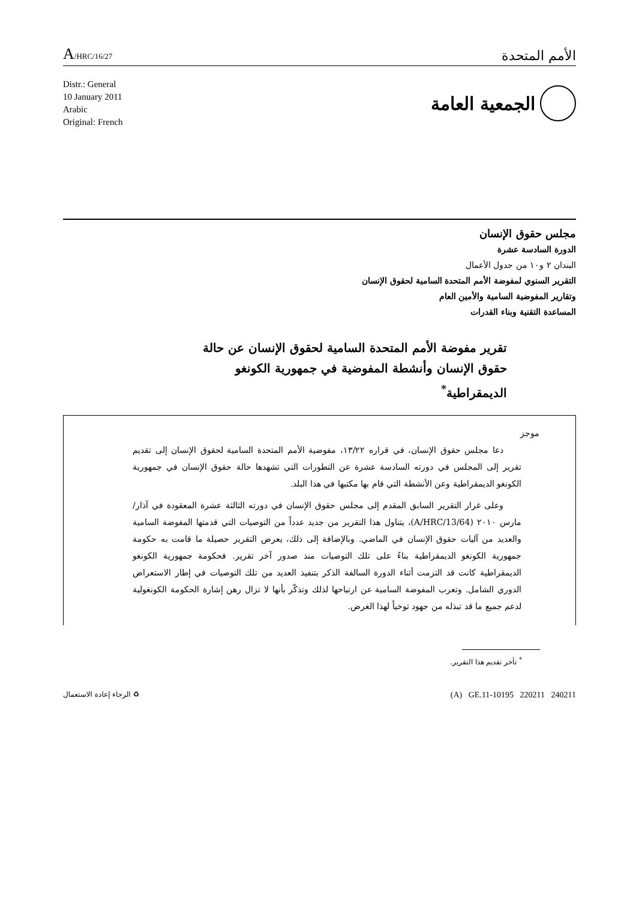A/HRC/16/27
الأمم المتحدة
Distr.: General
10 January 2011
Arabic
Original: French
الجمعية العامة
مجلس حقوق الإنسان
الدورة السادسة عشرة
البندان ٢ و١٠ من جدول الأعمال
التقرير السنوي لمفوضة الأمم المتحدة السامية لحقوق الإنسان
وتقارير المفوضية السامية والأمين العام
المساعدة التقنية وبناء القدرات
تقرير مفوضة الأمم المتحدة السامية لحقوق الإنسان عن حالة حقوق الإنسان وأنشطة المفوضية في جمهورية الكونغو الديمقراطية<sup>*</sup>
موجز
دعا مجلس حقوق الإنسان، في قراره ١٣/٢٢، مفوضية الأمم المتحدة السامية لحقوق الإنسان إلى تقديم تقرير إلى المجلس في دورته السادسة عشرة عن التطورات التي تشهدها حالة حقوق الإنسان في جمهورية الكونغو الديمقراطية وعن الأنشطة التي قام بها مكتبها في هذا البلد.
وعلى غرار التقرير السابق المقدم إلى مجلس حقوق الإنسان في دورته الثالثة عشرة المعقودة في آذار/مارس ٢٠١٠ (A/HRC/13/64)، يتناول هذا التقرير من جديد عدداً من التوصيات التي قدمتها المفوضة السامية والعديد من آليات حقوق الإنسان في الماضي. وبالإضافة إلى ذلك، يعرض التقرير حصيلة ما قامت به حكومة جمهورية الكونغو الديمقراطية بناءً على تلك التوصيات منذ صدور آخر تقرير. فحكومة جمهورية الكونغو الديمقراطية كانت قد التزمت أثناء الدورة السالفة الذكر بتنفيذ العديد من تلك التوصيات في إطار الاستعراض الدوري الشامل. وتعرب المفوضة السامية عن ارتياحها لذلك وتذكّر بأنها لا تزال رهن إشارة الحكومة الكونغولية لدعم جميع ما قد تبذله من جهود توخياً لهذا الغرض.
<sup>*</sup> تأخر تقديم هذا التقرير.
الرجاء إعادة الاستعمال ♻
(A) GE.11-10195 220211 240211